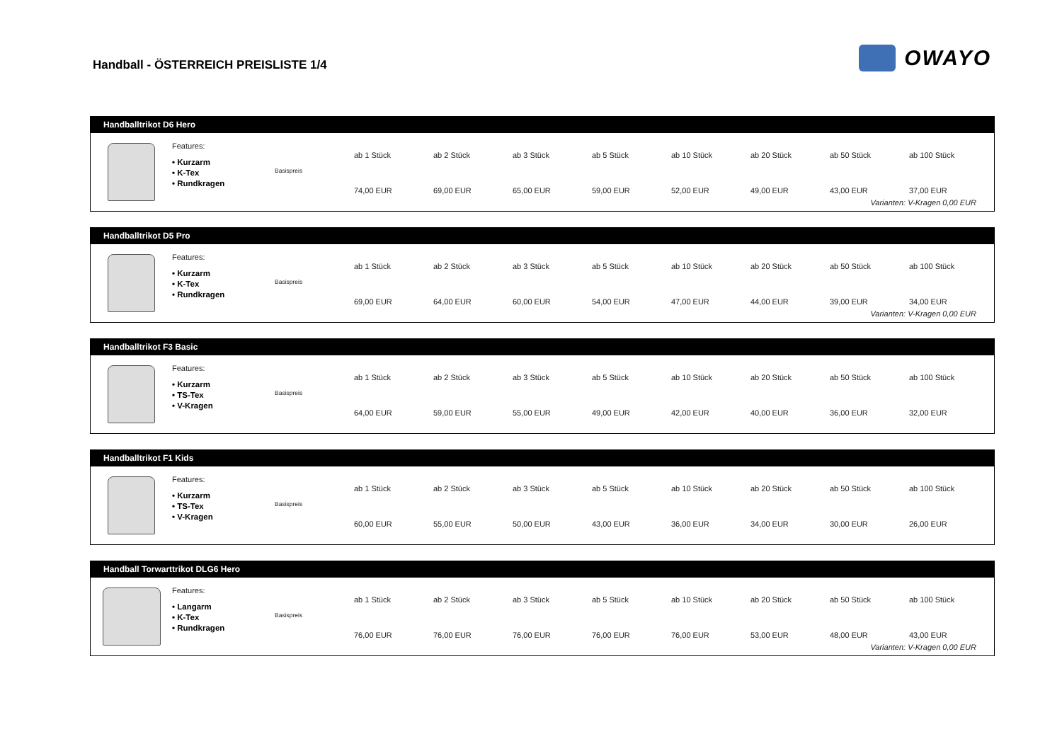Handball - ÖSTERREICH PREISLISTE 1/4
OWAYO
Handballtrikot D6 Hero
Features:
• Kurzarm
• K-Tex
• Rundkragen
Basispreis
| ab 1 Stück | ab 2 Stück | ab 3 Stück | ab 5 Stück | ab 10 Stück | ab 20 Stück | ab 50 Stück | ab 100 Stück |
| --- | --- | --- | --- | --- | --- | --- | --- |
| 74,00 EUR | 69,00 EUR | 65,00 EUR | 59,00 EUR | 52,00 EUR | 49,00 EUR | 43,00 EUR | 37,00 EUR |
Varianten: V-Kragen 0,00 EUR
Handballtrikot D5 Pro
Features:
• Kurzarm
• K-Tex
• Rundkragen
Basispreis
| ab 1 Stück | ab 2 Stück | ab 3 Stück | ab 5 Stück | ab 10 Stück | ab 20 Stück | ab 50 Stück | ab 100 Stück |
| --- | --- | --- | --- | --- | --- | --- | --- |
| 69,00 EUR | 64,00 EUR | 60,00 EUR | 54,00 EUR | 47,00 EUR | 44,00 EUR | 39,00 EUR | 34,00 EUR |
Varianten: V-Kragen 0,00 EUR
Handballtrikot F3 Basic
Features:
• Kurzarm
• TS-Tex
• V-Kragen
Basispreis
| ab 1 Stück | ab 2 Stück | ab 3 Stück | ab 5 Stück | ab 10 Stück | ab 20 Stück | ab 50 Stück | ab 100 Stück |
| --- | --- | --- | --- | --- | --- | --- | --- |
| 64,00 EUR | 59,00 EUR | 55,00 EUR | 49,00 EUR | 42,00 EUR | 40,00 EUR | 36,00 EUR | 32,00 EUR |
Handballtrikot F1 Kids
Features:
• Kurzarm
• TS-Tex
• V-Kragen
Basispreis
| ab 1 Stück | ab 2 Stück | ab 3 Stück | ab 5 Stück | ab 10 Stück | ab 20 Stück | ab 50 Stück | ab 100 Stück |
| --- | --- | --- | --- | --- | --- | --- | --- |
| 60,00 EUR | 55,00 EUR | 50,00 EUR | 43,00 EUR | 36,00 EUR | 34,00 EUR | 30,00 EUR | 26,00 EUR |
Handball Torwarttrikot DLG6 Hero
Features:
• Langarm
• K-Tex
• Rundkragen
Basispreis
| ab 1 Stück | ab 2 Stück | ab 3 Stück | ab 5 Stück | ab 10 Stück | ab 20 Stück | ab 50 Stück | ab 100 Stück |
| --- | --- | --- | --- | --- | --- | --- | --- |
| 76,00 EUR | 76,00 EUR | 76,00 EUR | 76,00 EUR | 76,00 EUR | 53,00 EUR | 48,00 EUR | 43,00 EUR |
Varianten: V-Kragen 0,00 EUR